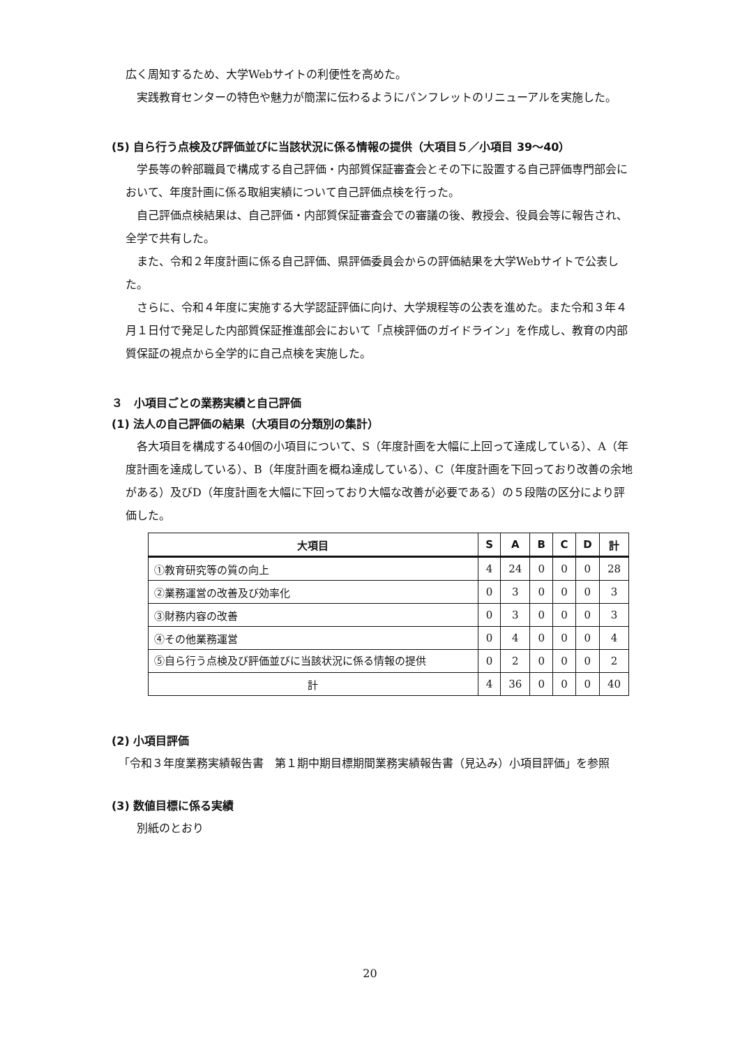広く周知するため、大学Webサイトの利便性を高めた。
実践教育センターの特色や魅力が簡潔に伝わるようにパンフレットのリニューアルを実施した。
(5) 自ら行う点検及び評価並びに当該状況に係る情報の提供（大項目５／小項目 39〜40）
学長等の幹部職員で構成する自己評価・内部質保証審査会とその下に設置する自己評価専門部会において、年度計画に係る取組実績について自己評価点検を行った。
自己評価点検結果は、自己評価・内部質保証審査会での審議の後、教授会、役員会等に報告され、全学で共有した。
また、令和２年度計画に係る自己評価、県評価委員会からの評価結果を大学Webサイトで公表した。
さらに、令和４年度に実施する大学認証評価に向け、大学規程等の公表を進めた。また令和３年４月１日付で発足した内部質保証推進部会において「点検評価のガイドライン」を作成し、教育の内部質保証の視点から全学的に自己点検を実施した。
３　小項目ごとの業務実績と自己評価
(1) 法人の自己評価の結果（大項目の分類別の集計）
各大項目を構成する40個の小項目について、S（年度計画を大幅に上回って達成している）、A（年度計画を達成している）、B（年度計画を概ね達成している）、C（年度計画を下回っており改善の余地がある）及びD（年度計画を大幅に下回っており大幅な改善が必要である）の５段階の区分により評価した。
| 大項目 | S | A | B | C | D | 計 |
| --- | --- | --- | --- | --- | --- | --- |
| ①教育研究等の質の向上 | 4 | 24 | 0 | 0 | 0 | 28 |
| ②業務運営の改善及び効率化 | 0 | 3 | 0 | 0 | 0 | 3 |
| ③財務内容の改善 | 0 | 3 | 0 | 0 | 0 | 3 |
| ④その他業務運営 | 0 | 4 | 0 | 0 | 0 | 4 |
| ⑤自ら行う点検及び評価並びに当該状況に係る情報の提供 | 0 | 2 | 0 | 0 | 0 | 2 |
| 計 | 4 | 36 | 0 | 0 | 0 | 40 |
(2) 小項目評価
「令和３年度業務実績報告書　第１期中期目標期間業務実績報告書（見込み）小項目評価」を参照
(3) 数値目標に係る実績
別紙のとおり
20